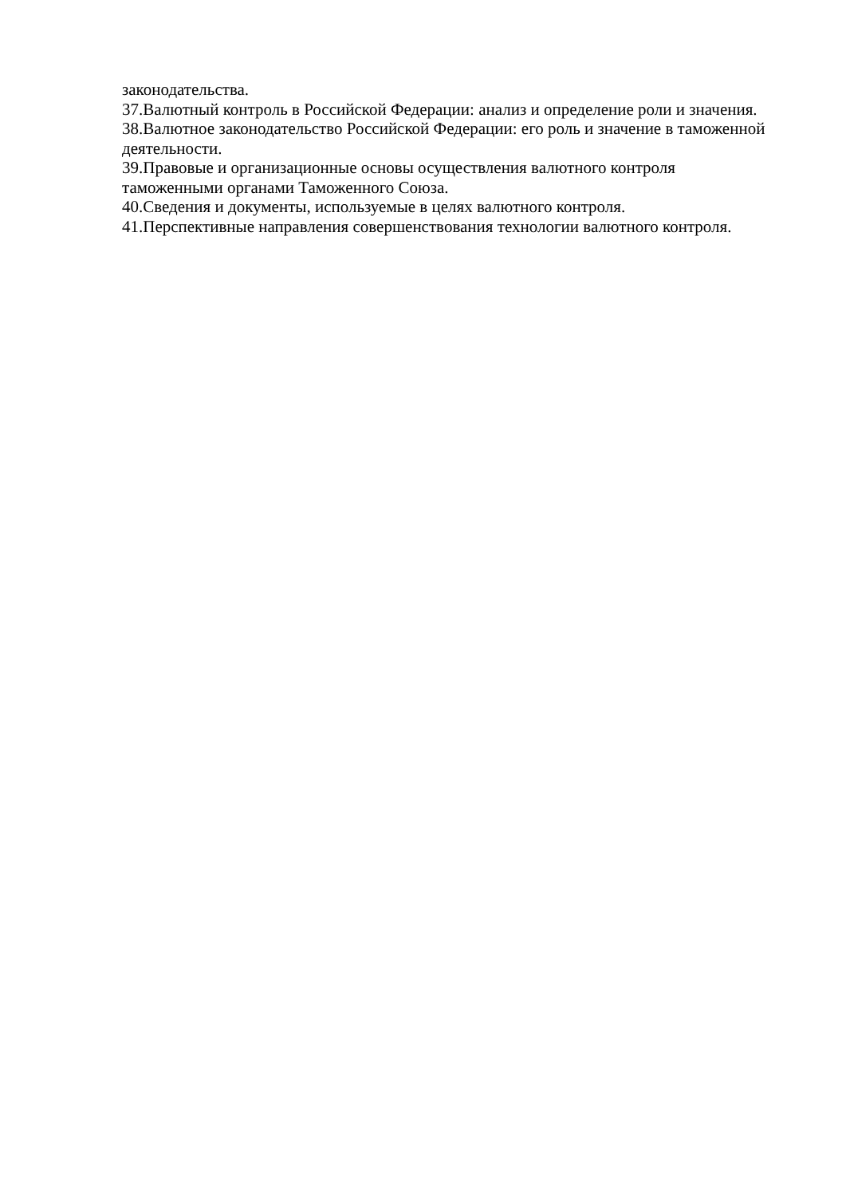законодательства.
37.Валютный контроль в Российской Федерации: анализ и определение роли и значения.
38.Валютное законодательство Российской Федерации: его роль и значение в таможенной деятельности.
39.Правовые и организационные основы осуществления валютного контроля
таможенными органами Таможенного Союза.
40.Сведения и документы, используемые в целях валютного контроля.
41.Перспективные направления совершенствования технологии валютного контроля.